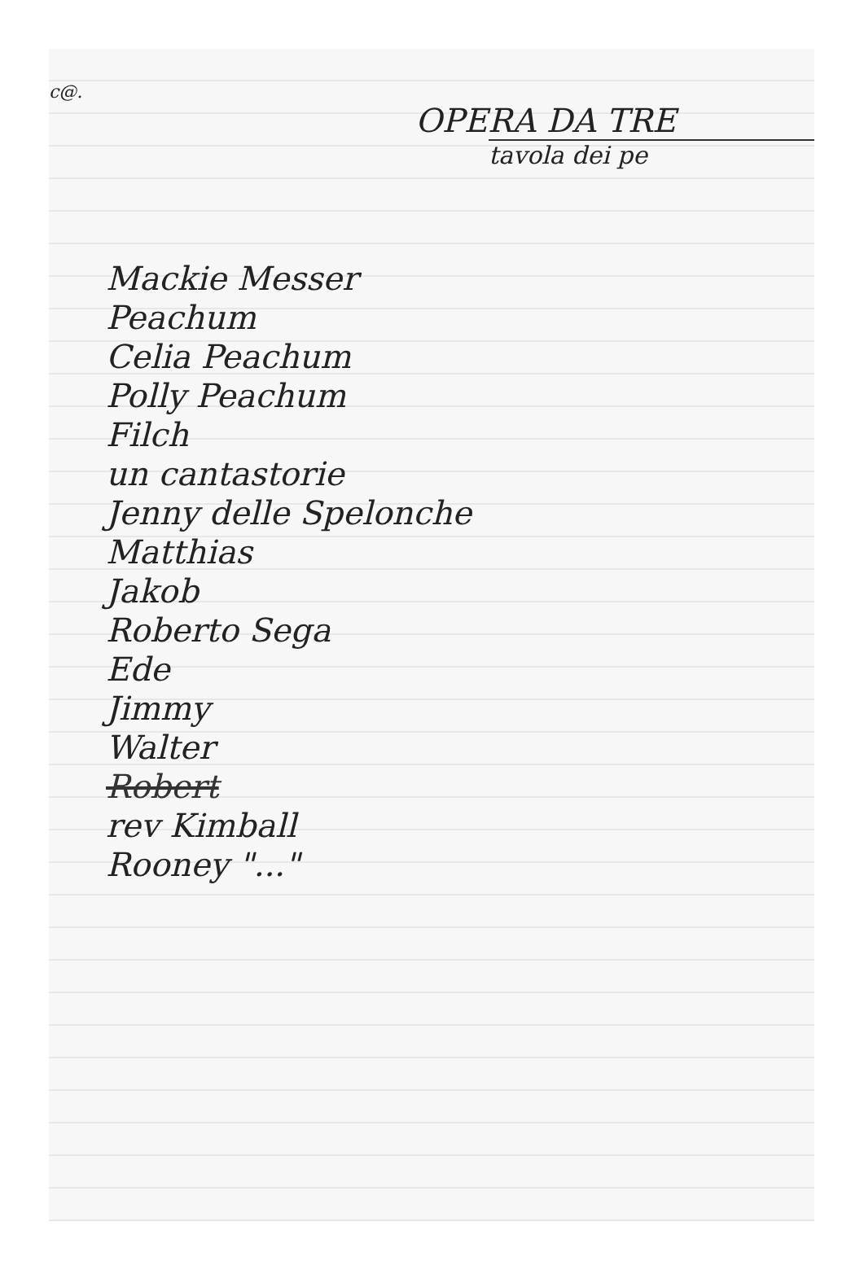c@.
OPERA DA TRE
tavola dei pe
Mackie Messer
Peachum
Celia Peachum
Polly Peachum
Filch
un cantastorie
Jenny delle Spelonche
Matthias
Jakob
Roberto Sega
Ede
Jimmy
Walter
Robert
rev Kimball
Rooney "..."